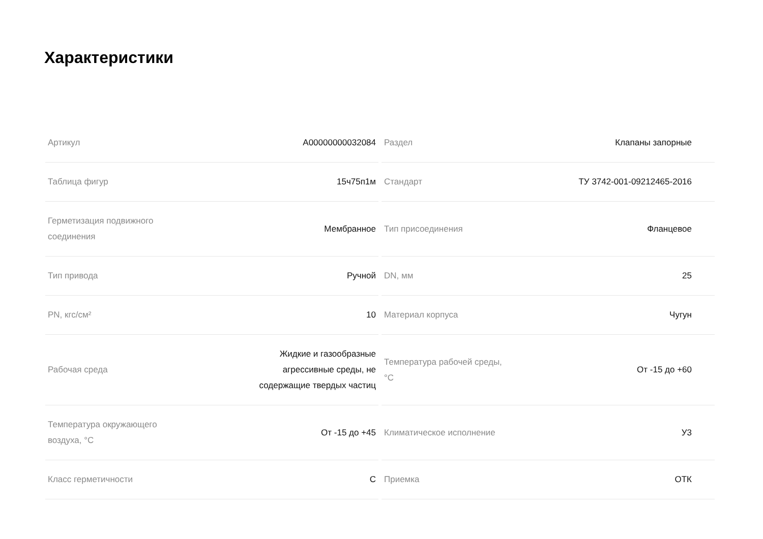Характеристики
| Артикул | А00000000032084 |
| Таблица фигур | 15ч75п1м |
| Герметизация подвижного соединения | Мембранное |
| Тип привода | Ручной |
| PN, кгс/см² | 10 |
| Рабочая среда | Жидкие и газообразные агрессивные среды, не содержащие твердых частиц |
| Температура окружающего воздуха, °С | От -15 до +45 |
| Класс герметичности | С |
| Раздел | Клапаны запорные |
| Стандарт | ТУ 3742-001-09212465-2016 |
| Тип присоединения | Фланцевое |
| DN, мм | 25 |
| Материал корпуса | Чугун |
| Температура рабочей среды, °С | От -15 до +60 |
| Климатическое исполнение | У3 |
| Приемка | ОТК |